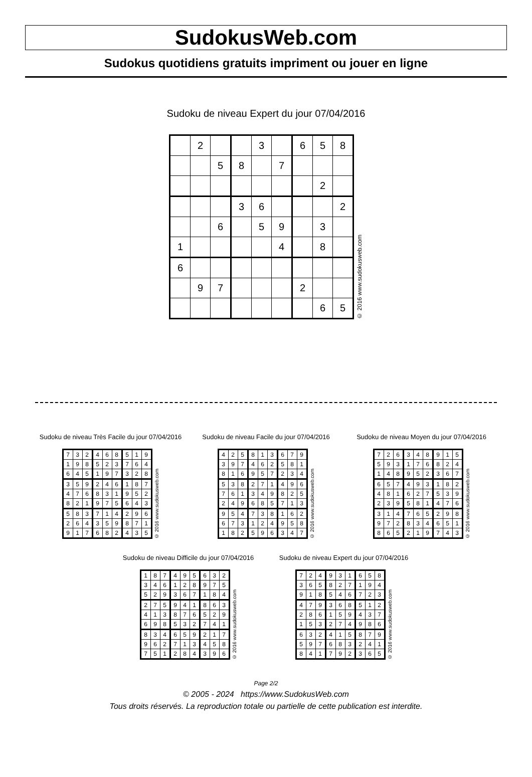SudokusWeb.com
Sudokus quotidiens gratuits impriment ou jouer en ligne
Sudoku de niveau Expert du jour 07/04/2016
| | 2 | | | 3 | | 6 | 5 | 8 |
| | | 5 | 8 | | 7 | | | |
| | | | | | | | 2 | |
| | | | 3 | 6 | | | | 2 |
| | | 6 | | 5 | 9 | | 3 | |
| 1 | | | | | 4 | | 8 | |
| 6 | | | | | | | | |
| | 9 | 7 | | | | 2 | | |
| | | | | | | | 6 | 5 |
© 2016 www.sudokusweb.com
Sudoku de niveau Très Facile du jour 07/04/2016
| 7 | 3 | 2 | 4 | 6 | 8 | 5 | 1 | 9 |
| 1 | 9 | 8 | 5 | 2 | 3 | 7 | 6 | 4 |
| 6 | 4 | 5 | 1 | 9 | 7 | 3 | 2 | 8 |
| 3 | 5 | 9 | 2 | 4 | 6 | 1 | 8 | 7 |
| 4 | 7 | 6 | 8 | 3 | 1 | 9 | 5 | 2 |
| 8 | 2 | 1 | 9 | 7 | 5 | 6 | 4 | 3 |
| 5 | 8 | 3 | 7 | 1 | 4 | 2 | 9 | 6 |
| 2 | 6 | 4 | 3 | 5 | 9 | 8 | 7 | 1 |
| 9 | 1 | 7 | 6 | 8 | 2 | 4 | 3 | 5 |
© 2016 www.sudokusweb.com
Sudoku de niveau Facile du jour 07/04/2016
| 4 | 2 | 5 | 8 | 1 | 3 | 6 | 7 | 9 |
| 3 | 9 | 7 | 4 | 6 | 2 | 5 | 8 | 1 |
| 8 | 1 | 6 | 9 | 5 | 7 | 2 | 3 | 4 |
| 5 | 3 | 8 | 2 | 7 | 1 | 4 | 9 | 6 |
| 7 | 6 | 1 | 3 | 4 | 9 | 8 | 2 | 5 |
| 2 | 4 | 9 | 6 | 8 | 5 | 7 | 1 | 3 |
| 9 | 5 | 4 | 7 | 3 | 8 | 1 | 6 | 2 |
| 6 | 7 | 3 | 1 | 2 | 4 | 9 | 5 | 8 |
| 1 | 8 | 2 | 5 | 9 | 6 | 3 | 4 | 7 |
© 2016 www.sudokusweb.com
Sudoku de niveau Moyen du jour 07/04/2016
| 7 | 2 | 6 | 3 | 4 | 8 | 9 | 1 | 5 |
| 5 | 9 | 3 | 1 | 7 | 6 | 8 | 2 | 4 |
| 1 | 4 | 8 | 9 | 5 | 2 | 3 | 6 | 7 |
| 6 | 5 | 7 | 4 | 9 | 3 | 1 | 8 | 2 |
| 4 | 8 | 1 | 6 | 2 | 7 | 5 | 3 | 9 |
| 2 | 3 | 9 | 5 | 8 | 1 | 4 | 7 | 6 |
| 3 | 1 | 4 | 7 | 6 | 5 | 2 | 9 | 8 |
| 9 | 7 | 2 | 8 | 3 | 4 | 6 | 5 | 1 |
| 8 | 6 | 5 | 2 | 1 | 9 | 7 | 4 | 3 |
© 2016 www.sudokusweb.com
Sudoku de niveau Difficile du jour 07/04/2016
| 1 | 8 | 7 | 4 | 9 | 5 | 6 | 3 | 2 |
| 3 | 4 | 6 | 1 | 2 | 8 | 9 | 7 | 5 |
| 5 | 2 | 9 | 3 | 6 | 7 | 1 | 8 | 4 |
| 2 | 7 | 5 | 9 | 4 | 1 | 8 | 6 | 3 |
| 4 | 1 | 3 | 8 | 7 | 6 | 5 | 2 | 9 |
| 6 | 9 | 8 | 5 | 3 | 2 | 7 | 4 | 1 |
| 8 | 3 | 4 | 6 | 5 | 9 | 2 | 1 | 7 |
| 9 | 6 | 2 | 7 | 1 | 3 | 4 | 5 | 8 |
| 7 | 5 | 1 | 2 | 8 | 4 | 3 | 9 | 6 |
© 2016 www.sudokusweb.com
Sudoku de niveau Expert du jour 07/04/2016
| 7 | 2 | 4 | 9 | 3 | 1 | 6 | 5 | 8 |
| 3 | 6 | 5 | 8 | 2 | 7 | 1 | 9 | 4 |
| 9 | 1 | 8 | 5 | 4 | 6 | 7 | 2 | 3 |
| 4 | 7 | 9 | 3 | 6 | 8 | 5 | 1 | 2 |
| 2 | 8 | 6 | 1 | 5 | 9 | 4 | 3 | 7 |
| 1 | 5 | 3 | 2 | 7 | 4 | 9 | 8 | 6 |
| 6 | 3 | 2 | 4 | 1 | 5 | 8 | 7 | 9 |
| 5 | 9 | 7 | 6 | 8 | 3 | 2 | 4 | 1 |
| 8 | 4 | 1 | 7 | 9 | 2 | 3 | 6 | 5 |
© 2016 www.sudokusweb.com
Page 2/2
© 2005 - 2024 https://www.SudokusWeb.com
Tous droits réservés. La reproduction totale ou partielle de cette publication est interdite.